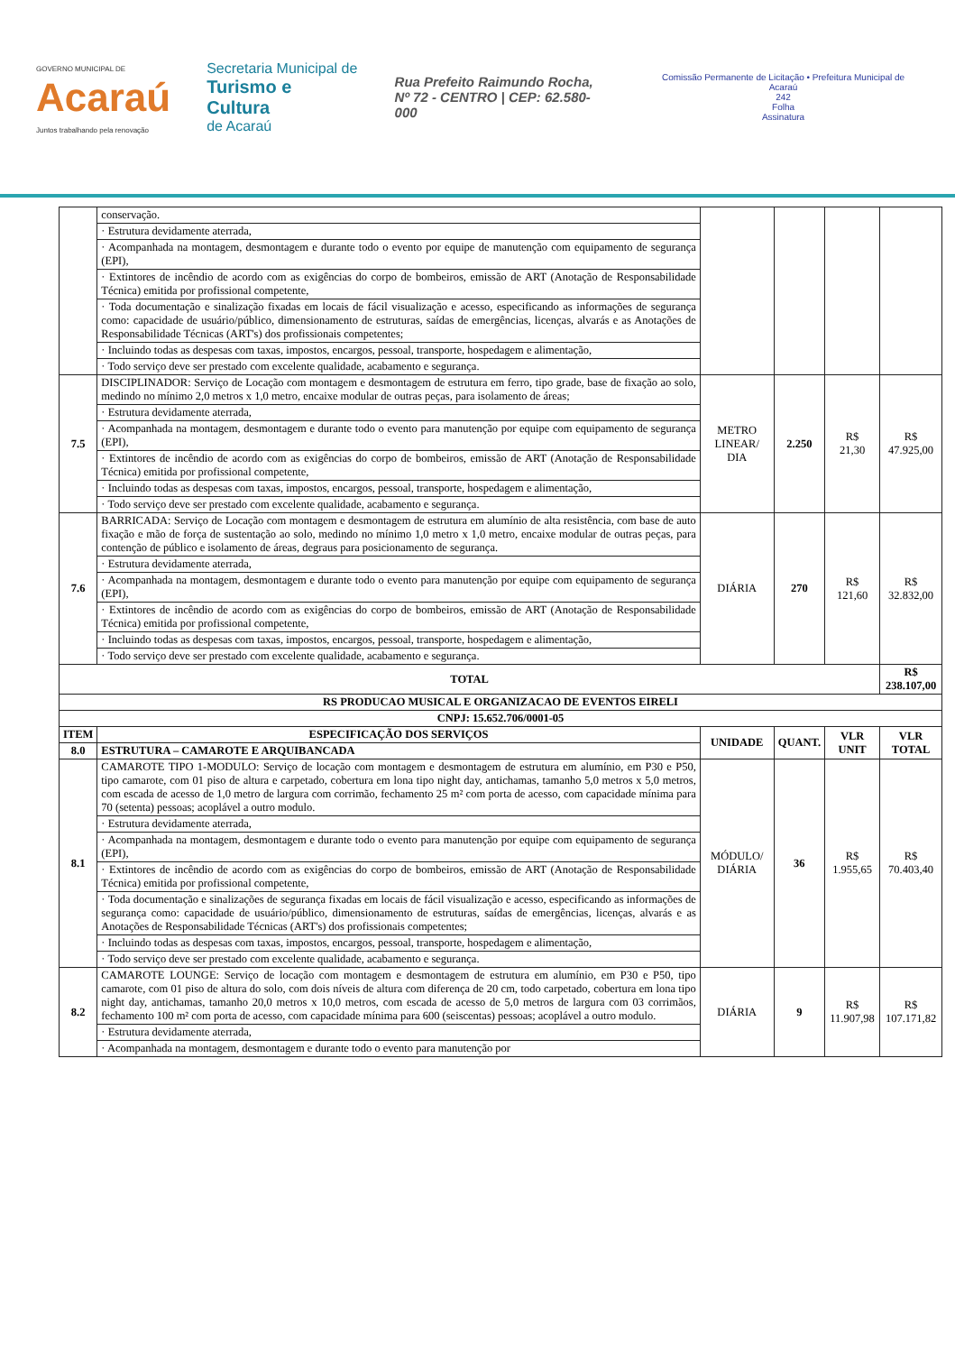GOVERNO MUNICIPAL DE
Acaraú
Juntos trabalhando pela renovação
Secretaria Municipal de
Turismo e Cultura
de Acaraú
Rua Prefeito Raimundo Rocha,
Nº 72 - CENTRO | CEP: 62.580-000
Comissão Permanente de Licitação • Prefeitura Municipal de Acaraú
242
Folha
Assinatura
| | conservação. | | | | |
| | · Estrutura devidamente aterrada, | | | | |
| | · Acompanhada na montagem, desmontagem e durante todo o evento por equipe de manutenção com equipamento de segurança (EPI), | | | | |
| | · Extintores de incêndio de acordo com as exigências do corpo de bombeiros, emissão de ART (Anotação de Responsabilidade Técnica) emitida por profissional competente, | | | | |
| | · Toda documentação e sinalização fixadas em locais de fácil visualização e acesso, especificando as informações de segurança como: capacidade de usuário/público, dimensionamento de estruturas, saídas de emergências, licenças, alvarás e as Anotações de Responsabilidade Técnicas (ART's) dos profissionais competentes; | | | | |
| | · Incluindo todas as despesas com taxas, impostos, encargos, pessoal, transporte, hospedagem e alimentação, | | | | |
| | · Todo serviço deve ser prestado com excelente qualidade, acabamento e segurança. | | | | |
| 7.5 | DISCIPLINADOR: Serviço de Locação com montagem e desmontagem de estrutura em ferro, tipo grade, base de fixação ao solo, medindo no mínimo 2,0 metros x 1,0 metro, encaixe modular de outras peças, para isolamento de áreas; | METRO LINEAR/ DIA | 2.250 | R$ 21,30 | R$ 47.925,00 |
| | · Estrutura devidamente aterrada, | | | | |
| | · Acompanhada na montagem, desmontagem e durante todo o evento para manutenção por equipe com equipamento de segurança (EPI), | | | | |
| | · Extintores de incêndio de acordo com as exigências do corpo de bombeiros, emissão de ART (Anotação de Responsabilidade Técnica) emitida por profissional competente, | | | | |
| | · Incluindo todas as despesas com taxas, impostos, encargos, pessoal, transporte, hospedagem e alimentação, | | | | |
| | · Todo serviço deve ser prestado com excelente qualidade, acabamento e segurança. | | | | |
| 7.6 | BARRICADA: Serviço de Locação com montagem e desmontagem de estrutura em alumínio de alta resistência, com base de auto fixação e mão de força de sustentação ao solo, medindo no mínimo 1,0 metro x 1,0 metro, encaixe modular de outras peças, para contenção de público e isolamento de áreas, degraus para posicionamento de segurança. | DIÁRIA | 270 | R$ 121,60 | R$ 32.832,00 |
| | · Estrutura devidamente aterrada, | | | | |
| | · Acompanhada na montagem, desmontagem e durante todo o evento para manutenção por equipe com equipamento de segurança (EPI), | | | | |
| | · Extintores de incêndio de acordo com as exigências do corpo de bombeiros, emissão de ART (Anotação de Responsabilidade Técnica) emitida por profissional competente, | | | | |
| | · Incluindo todas as despesas com taxas, impostos, encargos, pessoal, transporte, hospedagem e alimentação, | | | | |
| | · Todo serviço deve ser prestado com excelente qualidade, acabamento e segurança. | | | | |
| TOTAL | | | | | R$ 238.107,00 |
| RS PRODUCAO MUSICAL E ORGANIZACAO DE EVENTOS EIRELI | | | | | |
| CNPJ: 15.652.706/0001-05 | | | | | |
| ITEM | ESPECIFICAÇÃO DOS SERVIÇOS | UNIDADE | QUANT. | VLR UNIT | VLR TOTAL |
| 8.0 | ESTRUTURA – CAMAROTE E ARQUIBANCADA | | | | |
| 8.1 | CAMAROTE TIPO 1-MODULO: Serviço de locação com montagem e desmontagem de estrutura em alumínio, em P30 e P50, tipo camarote, com 01 piso de altura e carpetado, cobertura em lona tipo night day, antichamas, tamanho 5,0 metros x 5,0 metros, com escada de acesso de 1,0 metro de largura com corrimão, fechamento 25 m² com porta de acesso, com capacidade mínima para 70 (setenta) pessoas; acoplável a outro modulo. | MÓDULO/ DIÁRIA | 36 | R$ 1.955,65 | R$ 70.403,40 |
| | · Estrutura devidamente aterrada, | | | | |
| | · Acompanhada na montagem, desmontagem e durante todo o evento para manutenção por equipe com equipamento de segurança (EPI), | | | | |
| | · Extintores de incêndio de acordo com as exigências do corpo de bombeiros, emissão de ART (Anotação de Responsabilidade Técnica) emitida por profissional competente, | | | | |
| | · Toda documentação e sinalizações de segurança fixadas em locais de fácil visualização e acesso, especificando as informações de segurança como: capacidade de usuário/público, dimensionamento de estruturas, saídas de emergências, licenças, alvarás e as Anotações de Responsabilidade Técnicas (ART's) dos profissionais competentes; | | | | |
| | · Incluindo todas as despesas com taxas, impostos, encargos, pessoal, transporte, hospedagem e alimentação, | | | | |
| | · Todo serviço deve ser prestado com excelente qualidade, acabamento e segurança. | | | | |
| 8.2 | CAMAROTE LOUNGE: Serviço de locação com montagem e desmontagem de estrutura em alumínio, em P30 e P50, tipo camarote, com 01 piso de altura do solo, com dois níveis de altura com diferença de 20 cm, todo carpetado, cobertura em lona tipo night day, antichamas, tamanho 20,0 metros x 10,0 metros, com escada de acesso de 5,0 metros de largura com 03 corrimãos, fechamento 100 m² com porta de acesso, com capacidade mínima para 600 (seiscentas) pessoas; acoplável a outro modulo. | DIÁRIA | 9 | R$ 11.907,98 | R$ 107.171,82 |
| | · Estrutura devidamente aterrada, | | | | |
| | · Acompanhada na montagem, desmontagem e durante todo o evento para manutenção por | | | | |